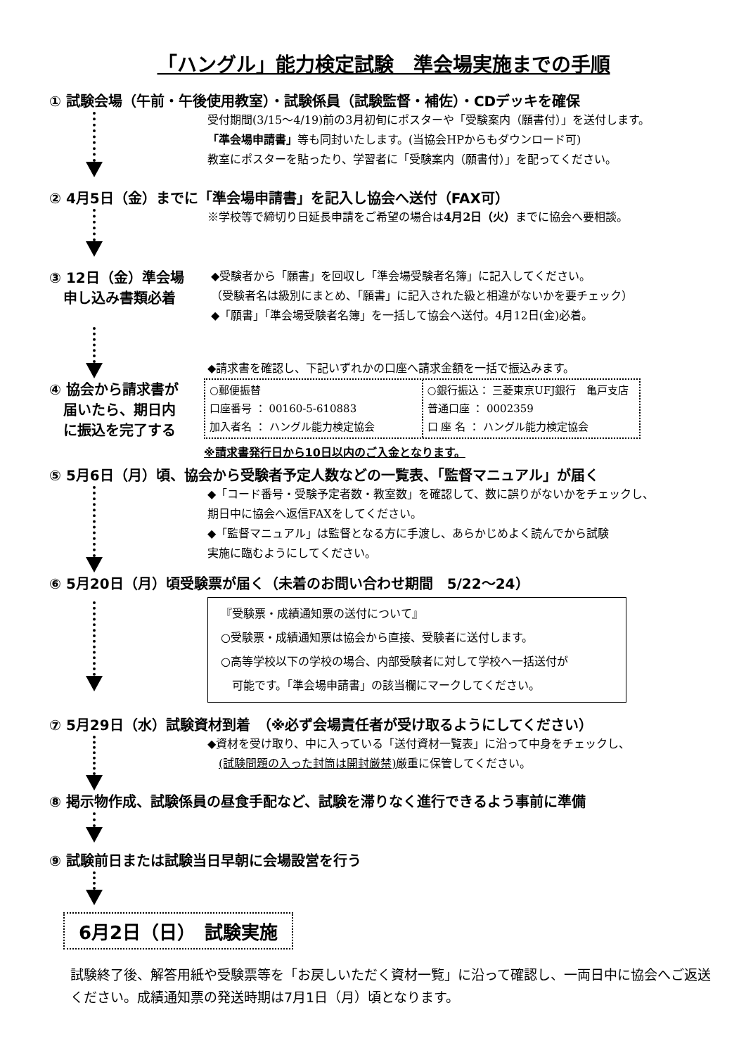「ハングル」能力検定試験　準会場実施までの手順
① 試験会場（午前・午後使用教室）・試験係員（試験監督・補佐）・CDデッキを確保
受付期間(3/15～4/19)前の3月初旬にポスターや「受験案内（願書付）」を送付します。
「準会場申請書」等も同封いたします。(当協会HPからもダウンロード可)
教室にポスターを貼ったり、学習者に「受験案内（願書付）」を配ってください。
② 4月5日（金）までに「準会場申請書」を記入し協会へ送付（FAX可）
※学校等で締切り日延長申請をご希望の場合は4月2日（火）までに協会へ要相談。
③ 12日（金）準会場
　申し込み書類必着
◆受験者から「願書」を回収し「準会場受験者名簿」に記入してください。
（受験者名は級別にまとめ、「願書」に記入された級と相違がないかを要チェック）
◆「願書」「準会場受験者名簿」を一括して協会へ送付。4月12日(金)必着。
◆請求書を確認し、下記いずれかの口座へ請求金額を一括で振込みます。
④ 協会から請求書が
　届いたら、期日内
　に振込を完了する
○郵便振替
口座番号 ： 00160-5-610883
加入者名 ： ハングル能力検定協会
○銀行振込： 三菱東京UFJ銀行　亀戸支店
普通口座 ： 0002359
口 座 名 ： ハングル能力検定協会
※請求書発行日から10日以内のご入金となります。
⑤ 5月6日（月）頃、協会から受験者予定人数などの一覧表、「監督マニュアル」が届く
◆「コード番号・受験予定者数・教室数」を確認して、数に誤りがないかをチェックし、
期日中に協会へ返信FAXをしてください。
◆「監督マニュアル」は監督となる方に手渡し、あらかじめよく読んでから試験
実施に臨むようにしてください。
⑥ 5月20日（月）頃受験票が届く（未着のお問い合わせ期間　5/22～24）
『受験票・成績通知票の送付について』
○受験票・成績通知票は協会から直接、受験者に送付します。
○高等学校以下の学校の場合、内部受験者に対して学校へ一括送付が
　可能です。「準会場申請書」の該当欄にマークしてください。
⑦ 5月29日（水）試験資材到着　（※必ず会場責任者が受け取るようにしてください）
◆資材を受け取り、中に入っている「送付資材一覧表」に沿って中身をチェックし、
　(試験問題の入った封筒は開封厳禁) 厳重に保管してください。
⑧ 掲示物作成、試験係員の昼食手配など、試験を滞りなく進行できるよう事前に準備
⑨ 試験前日または試験当日早朝に会場設営を行う
6月2日（日）　試験実施
試験終了後、解答用紙や受験票等を「お戻しいただく資材一覧」に沿って確認し、一両日中に協会へご返送ください。成績通知票の発送時期は7月1日（月）頃となります。